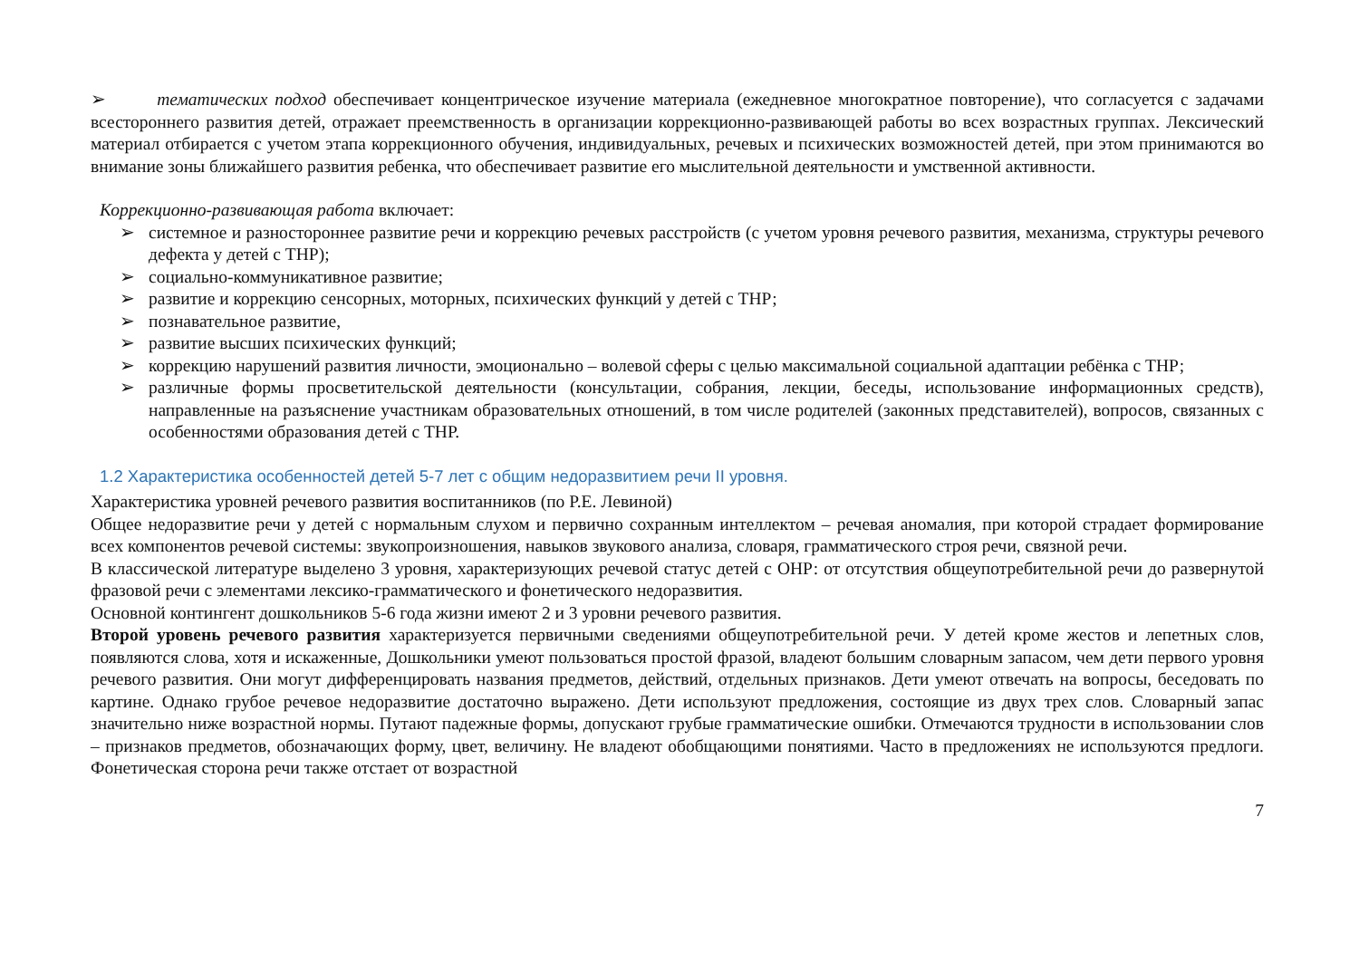➢ тематических подход обеспечивает концентрическое изучение материала (ежедневное многократное повторение), что согласуется с задачами всестороннего развития детей, отражает преемственность в организации коррекционно-развивающей работы во всех возрастных группах. Лексический материал отбирается с учетом этапа коррекционного обучения, индивидуальных, речевых и психических возможностей детей, при этом принимаются во внимание зоны ближайшего развития ребенка, что обеспечивает развитие его мыслительной деятельности и умственной активности.
Коррекционно-развивающая работа включает:
➢ системное и разностороннее развитие речи и коррекцию речевых расстройств (с учетом уровня речевого развития, механизма, структуры речевого дефекта у детей с ТНР);
➢ социально-коммуникативное развитие;
➢ развитие и коррекцию сенсорных, моторных, психических функций у детей с ТНР;
➢ познавательное развитие,
➢ развитие высших психических функций;
➢ коррекцию нарушений развития личности, эмоционально – волевой сферы с целью максимальной социальной адаптации ребёнка с ТНР;
➢ различные формы просветительской деятельности (консультации, собрания, лекции, беседы, использование информационных средств), направленные на разъяснение участникам образовательных отношений, в том числе родителей (законных представителей), вопросов, связанных с особенностями образования детей с ТНР.
1.2 Характеристика особенностей детей 5-7 лет с общим недоразвитием речи II уровня.
Характеристика уровней речевого развития воспитанников (по Р.Е. Левиной)
Общее недоразвитие речи у детей с нормальным слухом и первично сохранным интеллектом – речевая аномалия, при которой страдает формирование всех компонентов речевой системы: звукопроизношения, навыков звукового анализа, словаря, грамматического строя речи, связной речи.
В классической литературе выделено 3 уровня, характеризующих речевой статус детей с ОНР: от отсутствия общеупотребительной речи до развернутой фразовой речи с элементами лексико-грамматического и фонетического недоразвития.
Основной контингент дошкольников 5-6 года жизни имеют 2 и 3 уровни речевого развития.
Второй уровень речевого развития характеризуется первичными сведениями общеупотребительной речи. У детей кроме жестов и лепетных слов, появляются слова, хотя и искаженные, Дошкольники умеют пользоваться простой фразой, владеют большим словарным запасом, чем дети первого уровня речевого развития. Они могут дифференцировать названия предметов, действий, отдельных признаков. Дети умеют отвечать на вопросы, беседовать по картине. Однако грубое речевое недоразвитие достаточно выражено. Дети используют предложения, состоящие из двух трех слов. Словарный запас значительно ниже возрастной нормы. Путают падежные формы, допускают грубые грамматические ошибки. Отмечаются трудности в использовании слов – признаков предметов, обозначающих форму, цвет, величину. Не владеют обобщающими понятиями. Часто в предложениях не используются предлоги. Фонетическая сторона речи также отстает от возрастной
7